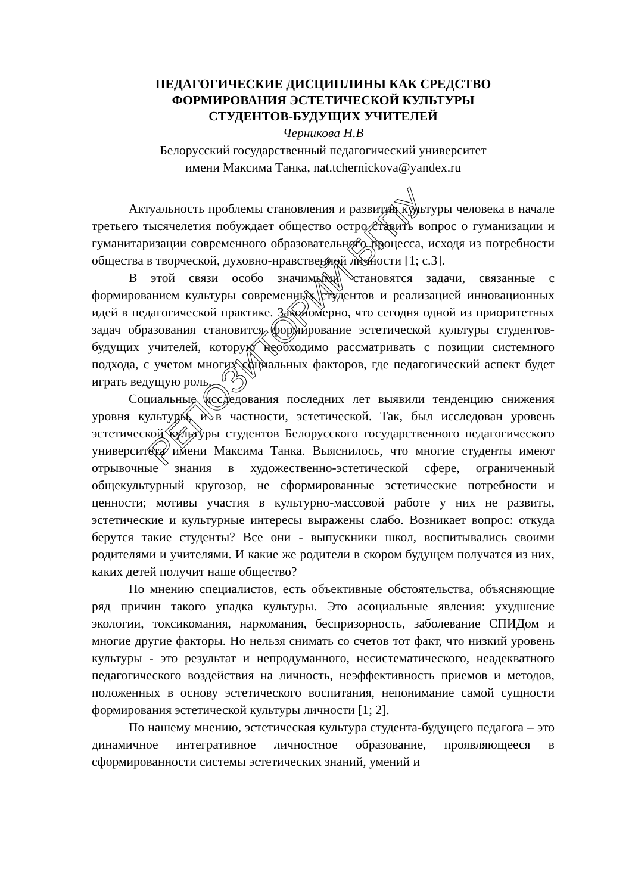ПЕДАГОГИЧЕСКИЕ ДИСЦИПЛИНЫ КАК СРЕДСТВО
ФОРМИРОВАНИЯ ЭСТЕТИЧЕСКОЙ КУЛЬТУРЫ
СТУДЕНТОВ-БУДУЩИХ УЧИТЕЛЕЙ
Черникова Н.В
Белорусский государственный педагогический университет
имени Максима Танка, nat.tchernickova@yandex.ru
Актуальность проблемы становления и развития культуры человека в начале третьего тысячелетия побуждает общество остро ставить вопрос о гуманизации и гуманитаризации современного образовательного процесса, исходя из потребности общества в творческой, духовно-нравственной личности [1; с.3].
В этой связи особо значимыми становятся задачи, связанные с формированием культуры современных студентов и реализацией инновационных идей в педагогической практике. Закономерно, что сегодня одной из приоритетных задач образования становится формирование эстетической культуры студентов-будущих учителей, которую необходимо рассматривать с позиции системного подхода, с учетом многих социальных факторов, где педагогический аспект будет играть ведущую роль.
Социальные исследования последних лет выявили тенденцию снижения уровня культуры, и в частности, эстетической. Так, был исследован уровень эстетической культуры студентов Белорусского государственного педагогического университета имени Максима Танка. Выяснилось, что многие студенты имеют отрывочные знания в художественно-эстетической сфере, ограниченный общекультурный кругозор, не сформированные эстетические потребности и ценности; мотивы участия в культурно-массовой работе у них не развиты, эстетические и культурные интересы выражены слабо. Возникает вопрос: откуда берутся такие студенты? Все они - выпускники школ, воспитывались своими родителями и учителями. И какие же родители в скором будущем получатся из них, каких детей получит наше общество?
По мнению специалистов, есть объективные обстоятельства, объясняющие ряд причин такого упадка культуры. Это асоциальные явления: ухудшение экологии, токсикомания, наркомания, беспризорность, заболевание СПИДом и многие другие факторы. Но нельзя снимать со счетов тот факт, что низкий уровень культуры - это результат и непродуманного, несистематического, неадекватного педагогического воздействия на личность, неэффективность приемов и методов, положенных в основу эстетического воспитания, непонимание самой сущности формирования эстетической культуры личности [1; 2].
По нашему мнению, эстетическая культура студента-будущего педагога – это динамичное интегративное личностное образование, проявляющееся в сформированности системы эстетических знаний, умений и
РЕПОЗИТОРИЙ БГПУ